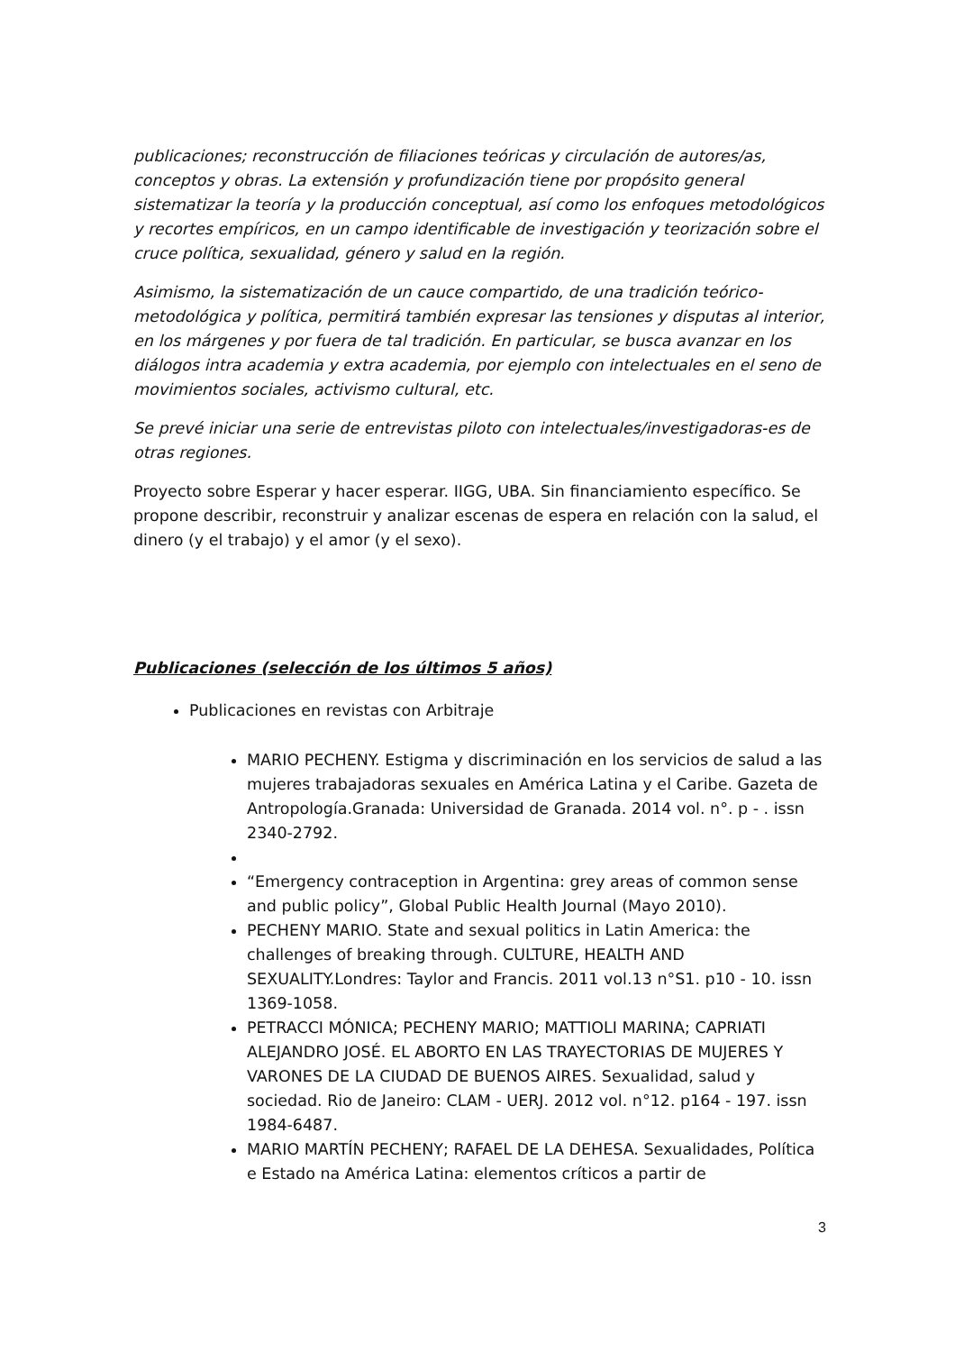publicaciones; reconstrucción de filiaciones teóricas y circulación de autores/as, conceptos y obras. La extensión y profundización tiene por propósito general sistematizar la teoría y la producción conceptual, así como los enfoques metodológicos y recortes empíricos, en un campo identificable de investigación y teorización sobre el cruce política, sexualidad, género y salud en la región.
Asimismo, la sistematización de un cauce compartido, de una tradición teórico-metodológica y política, permitirá también expresar las tensiones y disputas al interior, en los márgenes y por fuera de tal tradición. En particular, se busca avanzar en los diálogos intra academia y extra academia, por ejemplo con intelectuales en el seno de movimientos sociales, activismo cultural, etc.
Se prevé iniciar una serie de entrevistas piloto con intelectuales/investigadoras-es de otras regiones.
Proyecto sobre Esperar y hacer esperar. IIGG, UBA. Sin financiamiento específico. Se propone describir, reconstruir y analizar escenas de espera en relación con la salud, el dinero (y el trabajo) y el amor (y el sexo).
Publicaciones (selección de los últimos 5 años)
Publicaciones en revistas con Arbitraje
MARIO PECHENY. Estigma y discriminación en los servicios de salud a las mujeres trabajadoras sexuales en América Latina y el Caribe. Gazeta de Antropología.Granada: Universidad de Granada. 2014 vol. n°. p - . issn 2340-2792.
“Emergency contraception in Argentina: grey areas of common sense and public policy”, Global Public Health Journal (Mayo 2010).
PECHENY MARIO. State and sexual politics in Latin America: the challenges of breaking through. CULTURE, HEALTH AND SEXUALITY.Londres: Taylor and Francis. 2011 vol.13 n°S1. p10 - 10. issn 1369-1058.
PETRACCI MÓNICA; PECHENY MARIO; MATTIOLI MARINA; CAPRIATI ALEJANDRO JOSÉ. EL ABORTO EN LAS TRAYECTORIAS DE MUJERES Y VARONES DE LA CIUDAD DE BUENOS AIRES. Sexualidad, salud y sociedad. Rio de Janeiro: CLAM - UERJ. 2012 vol. n°12. p164 - 197. issn 1984-6487.
MARIO MARTÍN PECHENY; RAFAEL DE LA DEHESA. Sexualidades, Política e Estado na América Latina: elementos críticos a partir de
3